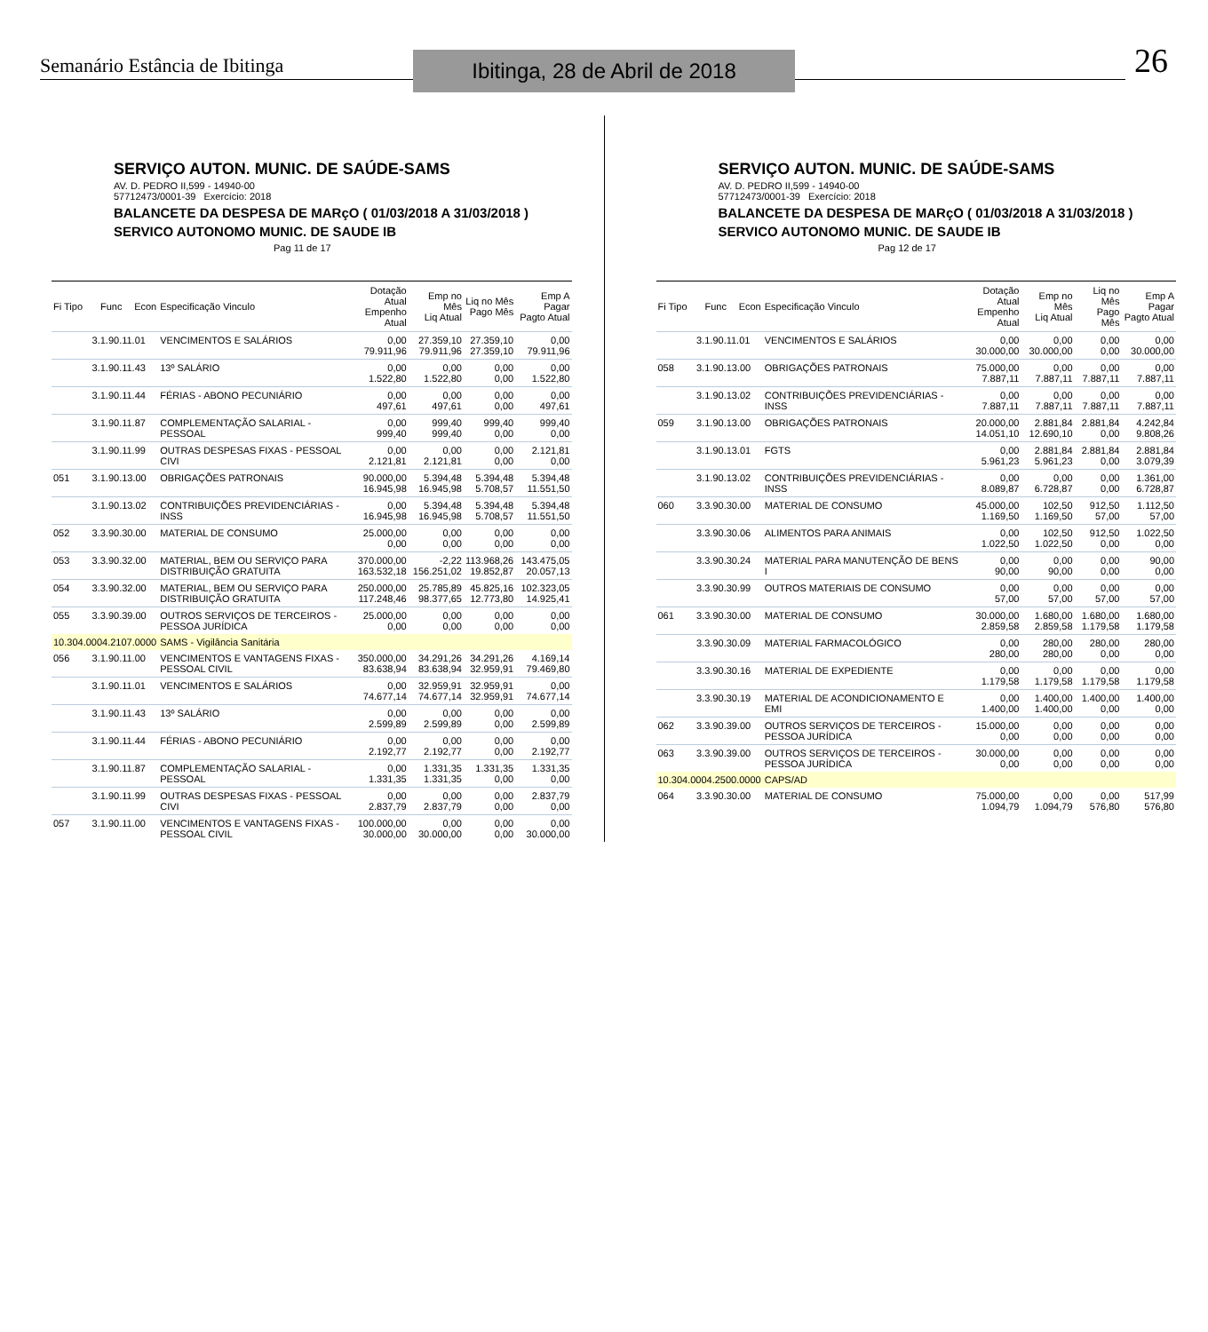Semanário Estância de Ibitinga
Ibitinga, 28 de Abril de 2018
26
SERVIÇO AUTON. MUNIC. DE SAÚDE-SAMS
AV. D. PEDRO II,599 - 14940-00
57712473/0001-39 Exercício: 2018
BALANCETE DA DESPESA DE MARçO ( 01/03/2018 A 31/03/2018 )
SERVICO AUTONOMO MUNIC. DE SAUDE IB Pag 11 de 17
| Fi Tipo | Func | Econ | Especificação Vinculo | Dotação Atual Empenho Atual | Emp no Mês Liq Atual | Liq no Mês Pago Mês | Emp A Pagar Pagto Atual |
| --- | --- | --- | --- | --- | --- | --- | --- |
| | 3.1.90.11.01 | | VENCIMENTOS E SALÁRIOS | 0,00 79.911,96 | 27.359,10 79.911,96 | 27.359,10 27.359,10 | 0,00 79.911,96 |
| | 3.1.90.11.43 | | 13º SALÁRIO | 0,00 1.522,80 | 0,00 1.522,80 | 0,00 0,00 | 0,00 1.522,80 |
| | 3.1.90.11.44 | | FÉRIAS - ABONO PECUNIÁRIO | 0,00 497,61 | 0,00 497,61 | 0,00 0,00 | 0,00 497,61 |
| | 3.1.90.11.87 | | COMPLEMENTAÇÃO SALARIAL - PESSOAL | 0,00 999,40 | 999,40 999,40 | 999,40 0,00 | 999,40 0,00 |
| | 3.1.90.11.99 | | OUTRAS DESPESAS FIXAS - PESSOAL CIVI | 0,00 2.121,81 | 0,00 2.121,81 | 0,00 0,00 | 2.121,81 0,00 |
| 051 | 3.1.90.13.00 | | OBRIGAÇÕES PATRONAIS | 90.000,00 16.945,98 | 5.394,48 16.945,98 | 5.394,48 5.708,57 | 5.394,48 11.551,50 |
| | 3.1.90.13.02 | | CONTRIBUIÇÕES PREVIDENCIÁRIAS - INSS | 0,00 16.945,98 | 5.394,48 16.945,98 | 5.394,48 5.708,57 | 5.394,48 11.551,50 |
| 052 | 3.3.90.30.00 | | MATERIAL DE CONSUMO | 25.000,00 0,00 | 0,00 0,00 | 0,00 0,00 | 0,00 0,00 |
| 053 | 3.3.90.32.00 | | MATERIAL, BEM OU SERVIÇO PARA DISTRIBUIÇÃO GRATUITA | 370.000,00 163.532,18 | -2,22 156.251,02 | 113.968,26 19.852,87 | 143.475,05 20.057,13 |
| 054 | 3.3.90.32.00 | | MATERIAL, BEM OU SERVIÇO PARA DISTRIBUIÇÃO GRATUITA | 250.000,00 117.248,46 | 25.785,89 98.377,65 | 45.825,16 12.773,80 | 102.323,05 14.925,41 |
| 055 | 3.3.90.39.00 | | OUTROS SERVIÇOS DE TERCEIROS - PESSOA JURÍDICA | 25.000,00 0,00 | 0,00 0,00 | 0,00 0,00 | 0,00 0,00 |
| 10.304.0004.2107.0000 | | | SAMS - Vigilância Sanitária | | | | |
| 056 | 3.1.90.11.00 | | VENCIMENTOS E VANTAGENS FIXAS - PESSOAL CIVIL | 350.000,00 83.638,94 | 34.291,26 83.638,94 | 34.291,26 32.959,91 | 4.169,14 79.469,80 |
| | 3.1.90.11.01 | | VENCIMENTOS E SALÁRIOS | 0,00 74.677,14 | 32.959,91 74.677,14 | 32.959,91 32.959,91 | 0,00 74.677,14 |
| | 3.1.90.11.43 | | 13º SALÁRIO | 0,00 2.599,89 | 0,00 2.599,89 | 0,00 0,00 | 0,00 2.599,89 |
| | 3.1.90.11.44 | | FÉRIAS - ABONO PECUNIÁRIO | 0,00 2.192,77 | 0,00 2.192,77 | 0,00 0,00 | 0,00 2.192,77 |
| | 3.1.90.11.87 | | COMPLEMENTAÇÃO SALARIAL - PESSOAL | 0,00 1.331,35 | 1.331,35 1.331,35 | 1.331,35 0,00 | 1.331,35 0,00 |
| | 3.1.90.11.99 | | OUTRAS DESPESAS FIXAS - PESSOAL CIVI | 0,00 2.837,79 | 0,00 2.837,79 | 0,00 0,00 | 2.837,79 0,00 |
| 057 | 3.1.90.11.00 | | VENCIMENTOS E VANTAGENS FIXAS - PESSOAL CIVIL | 100.000,00 30.000,00 | 0,00 30.000,00 | 0,00 0,00 | 0,00 30.000,00 |
SERVIÇO AUTON. MUNIC. DE SAÚDE-SAMS
AV. D. PEDRO II,599 - 14940-00
57712473/0001-39 Exercício: 2018
BALANCETE DA DESPESA DE MARçO ( 01/03/2018 A 31/03/2018 )
SERVICO AUTONOMO MUNIC. DE SAUDE IB Pag 12 de 17
| Fi Tipo | Func | Econ | Especificação Vinculo | Dotação Atual Empenho Atual | Emp no Mês Liq Atual | Liq no Mês Pago Mês | Emp A Pagar Pagto Atual |
| --- | --- | --- | --- | --- | --- | --- | --- |
| | 3.1.90.11.01 | | VENCIMENTOS E SALÁRIOS | 0,00 30.000,00 | 0,00 30.000,00 | 0,00 0,00 | 0,00 30.000,00 |
| 058 | 3.1.90.13.00 | | OBRIGAÇÕES PATRONAIS | 75.000,00 7.887,11 | 0,00 7.887,11 | 0,00 7.887,11 | 0,00 7.887,11 |
| | 3.1.90.13.02 | | CONTRIBUIÇÕES PREVIDENCIÁRIAS - INSS | 0,00 7.887,11 | 0,00 7.887,11 | 0,00 7.887,11 | 0,00 7.887,11 |
| 059 | 3.1.90.13.00 | | OBRIGAÇÕES PATRONAIS | 20.000,00 14.051,10 | 2.881,84 12.690,10 | 2.881,84 0,00 | 4.242,84 9.808,26 |
| | 3.1.90.13.01 | | FGTS | 0,00 5.961,23 | 2.881,84 5.961,23 | 2.881,84 0,00 | 2.881,84 3.079,39 |
| | 3.1.90.13.02 | | CONTRIBUIÇÕES PREVIDENCIÁRIAS - INSS | 0,00 8.089,87 | 0,00 6.728,87 | 0,00 0,00 | 1.361,00 6.728,87 |
| 060 | 3.3.90.30.00 | | MATERIAL DE CONSUMO | 45.000,00 1.169,50 | 102,50 1.169,50 | 912,50 57,00 | 1.112,50 57,00 |
| | 3.3.90.30.06 | | ALIMENTOS PARA ANIMAIS | 0,00 1.022,50 | 102,50 1.022,50 | 912,50 0,00 | 1.022,50 0,00 |
| | 3.3.90.30.24 | | MATERIAL PARA MANUTENÇÃO DE BENS I | 0,00 90,00 | 0,00 90,00 | 0,00 0,00 | 90,00 0,00 |
| | 3.3.90.30.99 | | OUTROS MATERIAIS DE CONSUMO | 0,00 57,00 | 0,00 57,00 | 0,00 57,00 | 0,00 57,00 |
| 061 | 3.3.90.30.00 | | MATERIAL DE CONSUMO | 30.000,00 2.859,58 | 1.680,00 2.859,58 | 1.680,00 1.179,58 | 1.680,00 1.179,58 |
| | 3.3.90.30.09 | | MATERIAL FARMACOLÓGICO | 0,00 280,00 | 280,00 280,00 | 280,00 0,00 | 280,00 0,00 |
| | 3.3.90.30.16 | | MATERIAL DE EXPEDIENTE | 0,00 1.179,58 | 0,00 1.179,58 | 0,00 1.179,58 | 0,00 1.179,58 |
| | 3.3.90.30.19 | | MATERIAL DE ACONDICIONAMENTO E EMI | 0,00 1.400,00 | 1.400,00 1.400,00 | 1.400,00 0,00 | 1.400,00 0,00 |
| 062 | 3.3.90.39.00 | | OUTROS SERVIÇOS DE TERCEIROS - PESSOA JURÍDICA | 15.000,00 0,00 | 0,00 0,00 | 0,00 0,00 | 0,00 0,00 |
| 063 | 3.3.90.39.00 | | OUTROS SERVIÇOS DE TERCEIROS - PESSOA JURÍDICA | 30.000,00 0,00 | 0,00 0,00 | 0,00 0,00 | 0,00 0,00 |
| 10.304.0004.2500.0000 | | | CAPS/AD | | | | |
| 064 | 3.3.90.30.00 | | MATERIAL DE CONSUMO | 75.000,00 1.094,79 | 0,00 1.094,79 | 0,00 576,80 | 517,99 576,80 |